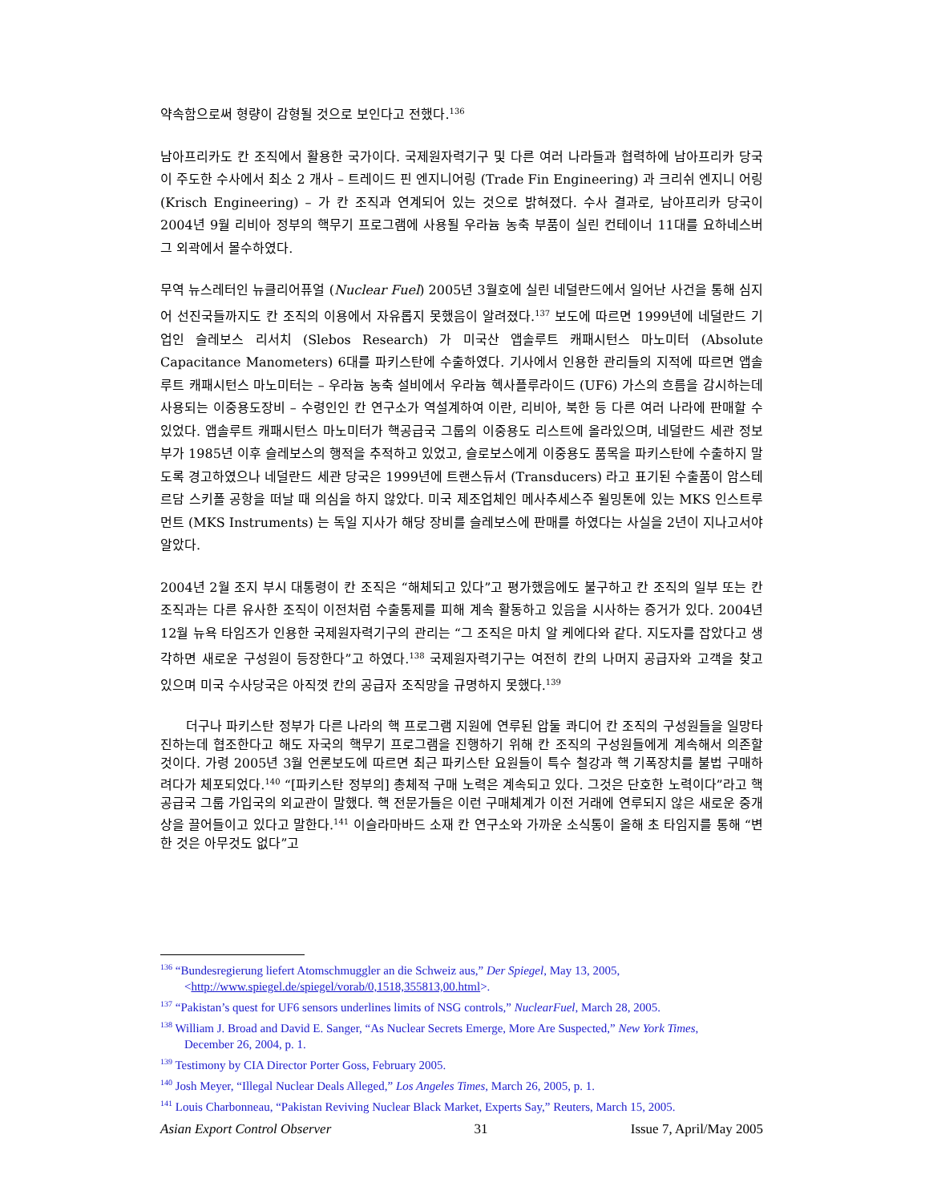약속함으로써 형량이 감형될 것으로 보인다고 전했다.<sup>136</sup>
남아프리카도 칸 조직에서 활용한 국가이다. 국제원자력기구 및 다른 여러 나라들과 협력하에 남아프리카 당국이 주도한 수사에서 최소 2 개사 – 트레이드 핀 엔지니어링 (Trade Fin Engineering) 과 크리쉬 엔지니 어링 (Krisch Engineering) – 가 칸 조직과 연계되어 있는 것으로 밝혀졌다. 수사 결과로, 남아프리카 당국이 2004년 9월 리비아 정부의 핵무기 프로그램에 사용될 우라늄 농축 부품이 실린 컨테이너 11대를 요하네스버그 외곽에서 몰수하였다.
무역 뉴스레터인 뉴클리어퓨얼 (Nuclear Fuel) 2005년 3월호에 실린 네덜란드에서 일어난 사건을 통해 심지어 선진국들까지도 칸 조직의 이용에서 자유롭지 못했음이 알려졌다.<sup>137</sup> 보도에 따르면 1999년에 네덜란드 기업인 슬레보스 리서치 (Slebos Research) 가 미국산 앱솔루트 캐패시턴스 마노미터 (Absolute Capacitance Manometers) 6대를 파키스탄에 수출하였다. 기사에서 인용한 관리들의 지적에 따르면 앱솔루트 캐패시턴스 마노미터는 – 우라늄 농축 설비에서 우라늄 헥사플루라이드 (UF6) 가스의 흐름을 감시하는데 사용되는 이중용도장비 – 수령인인 칸 연구소가 역설계하여 이란, 리비아, 북한 등 다른 여러 나라에 판매할 수 있었다. 앱솔루트 캐패시턴스 마노미터가 핵공급국 그룹의 이중용도 리스트에 올라있으며, 네덜란드 세관 정보부가 1985년 이후 슬레보스의 행적을 추적하고 있었고, 슬로보스에게 이중용도 품목을 파키스탄에 수출하지 말도록 경고하였으나 네덜란드 세관 당국은 1999년에 트랜스듀서 (Transducers) 라고 표기된 수출품이 암스테르담 스키폴 공항을 떠날 때 의심을 하지 않았다. 미국 제조업체인 메사추세스주 윌밍톤에 있는 MKS 인스트루먼트 (MKS Instruments) 는 독일 지사가 해당 장비를 슬레보스에 판매를 하였다는 사실을 2년이 지나고서야 알았다.
2004년 2월 조지 부시 대통령이 칸 조직은 “해체되고 있다”고 평가했음에도 불구하고 칸 조직의 일부 또는 칸 조직과는 다른 유사한 조직이 이전처럼 수출통제를 피해 계속 활동하고 있음을 시사하는 증거가 있다. 2004년 12월 뉴욕 타임즈가 인용한 국제원자력기구의 관리는 “그 조직은 마치 알 케에다와 같다. 지도자를 잡았다고 생각하면 새로운 구성원이 등장한다”고 하였다.<sup>138</sup> 국제원자력기구는 여전히 칸의 나머지 공급자와 고객을 찾고 있으며 미국 수사당국은 아직껏 칸의 공급자 조직망을 규명하지 못했다.<sup>139</sup>
더구나 파키스탄 정부가 다른 나라의 핵 프로그램 지원에 연루된 압둘 콰디어 칸 조직의 구성원들을 일망타진하는데 협조한다고 해도 자국의 핵무기 프로그램을 진행하기 위해 칸 조직의 구성원들에게 계속해서 의존할 것이다. 가령 2005년 3월 언론보도에 따르면 최근 파키스탄 요원들이 특수 철강과 핵 기폭장치를 불법 구매하려다가 체포되었다.<sup>140</sup> “[파키스탄 정부의] 총체적 구매 노력은 계속되고 있다. 그것은 단호한 노력이다”라고 핵 공급국 그룹 가입국의 외교관이 말했다. 핵 전문가들은 이런 구매체계가 이전 거래에 연루되지 않은 새로운 중개상을 끌어들이고 있다고 말한다.<sup>141</sup> 이슬라마바드 소재 칸 연구소와 가까운 소식통이 올해 초 타임지를 통해 “변한 것은 아무것도 없다”고
<sup>136</sup> “Bundesregierung liefert Atomschmuggler an die Schweiz aus,” Der Spiegel, May 13, 2005,
<http://www.spiegel.de/spiegel/vorab/0,1518,355813,00.html>.
<sup>137</sup> “Pakistan’s quest for UF6 sensors underlines limits of NSG controls,” NuclearFuel, March 28, 2005.
<sup>138</sup> William J. Broad and David E. Sanger, “As Nuclear Secrets Emerge, More Are Suspected,” New York Times,
December 26, 2004, p. 1.
<sup>139</sup> Testimony by CIA Director Porter Goss, February 2005.
<sup>140</sup> Josh Meyer, “Illegal Nuclear Deals Alleged,” Los Angeles Times, March 26, 2005, p. 1.
<sup>141</sup> Louis Charbonneau, “Pakistan Reviving Nuclear Black Market, Experts Say,” Reuters, March 15, 2005.
Asian Export Control Observer 31 Issue 7, April/May 2005